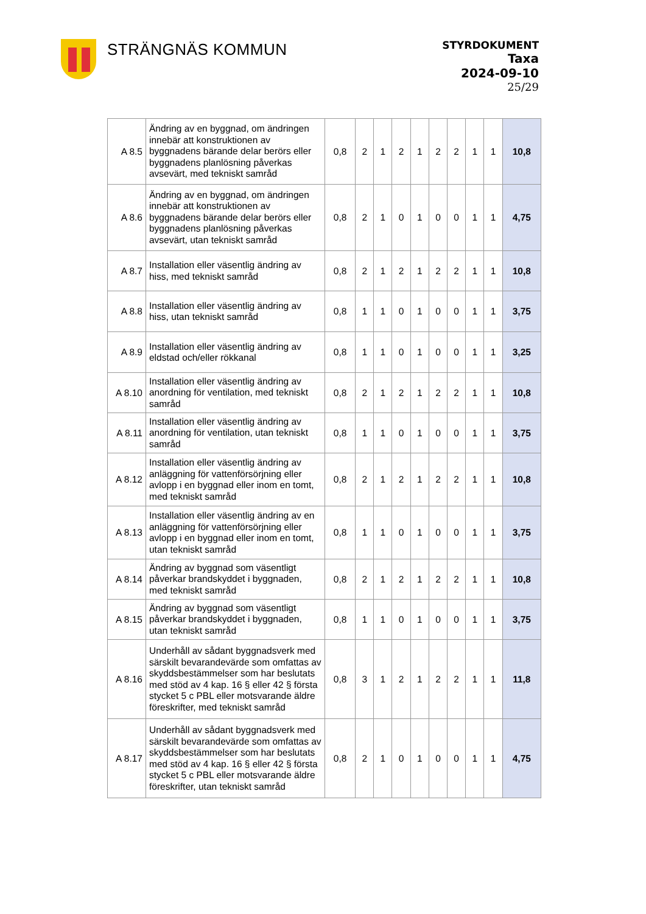STRÄNGNÄS KOMMUN
STYRDOKUMENT
Taxa
2024-09-10
25/29
| A 8.5 | Ändring av en byggnad, om ändringen innebär att konstruktionen av byggnadens bärande delar berörs eller byggnadens planlösning påverkas avsevärt, med tekniskt samråd | 0,8 | 2 | 1 | 2 | 1 | 2 | 2 | 1 | 1 | 10,8 |
| A 8.6 | Ändring av en byggnad, om ändringen innebär att konstruktionen av byggnadens bärande delar berörs eller byggnadens planlösning påverkas avsevärt, utan tekniskt samråd | 0,8 | 2 | 1 | 0 | 1 | 0 | 0 | 1 | 1 | 4,75 |
| A 8.7 | Installation eller väsentlig ändring av hiss, med tekniskt samråd | 0,8 | 2 | 1 | 2 | 1 | 2 | 2 | 1 | 1 | 10,8 |
| A 8.8 | Installation eller väsentlig ändring av hiss, utan tekniskt samråd | 0,8 | 1 | 1 | 0 | 1 | 0 | 0 | 1 | 1 | 3,75 |
| A 8.9 | Installation eller väsentlig ändring av eldstad och/eller rökkanal | 0,8 | 1 | 1 | 0 | 1 | 0 | 0 | 1 | 1 | 3,25 |
| A 8.10 | Installation eller väsentlig ändring av anordning för ventilation, med tekniskt samråd | 0,8 | 2 | 1 | 2 | 1 | 2 | 2 | 1 | 1 | 10,8 |
| A 8.11 | Installation eller väsentlig ändring av anordning för ventilation, utan tekniskt samråd | 0,8 | 1 | 1 | 0 | 1 | 0 | 0 | 1 | 1 | 3,75 |
| A 8.12 | Installation eller väsentlig ändring av anläggning för vattenförsörjning eller avlopp i en byggnad eller inom en tomt, med tekniskt samråd | 0,8 | 2 | 1 | 2 | 1 | 2 | 2 | 1 | 1 | 10,8 |
| A 8.13 | Installation eller väsentlig ändring av en anläggning för vattenförsörjning eller avlopp i en byggnad eller inom en tomt, utan tekniskt samråd | 0,8 | 1 | 1 | 0 | 1 | 0 | 0 | 1 | 1 | 3,75 |
| A 8.14 | Ändring av byggnad som väsentligt påverkar brandskyddet i byggnaden, med tekniskt samråd | 0,8 | 2 | 1 | 2 | 1 | 2 | 2 | 1 | 1 | 10,8 |
| A 8.15 | Ändring av byggnad som väsentligt påverkar brandskyddet i byggnaden, utan tekniskt samråd | 0,8 | 1 | 1 | 0 | 1 | 0 | 0 | 1 | 1 | 3,75 |
| A 8.16 | Underhåll av sådant byggnadsverk med särskilt bevarandevärde som omfattas av skyddsbestämmelser som har beslutats med stöd av 4 kap. 16 § eller 42 § första stycket 5 c PBL eller motsvarande äldre föreskrifter, med tekniskt samråd | 0,8 | 3 | 1 | 2 | 1 | 2 | 2 | 1 | 1 | 11,8 |
| A 8.17 | Underhåll av sådant byggnadsverk med särskilt bevarandevärde som omfattas av skyddsbestämmelser som har beslutats med stöd av 4 kap. 16 § eller 42 § första stycket 5 c PBL eller motsvarande äldre föreskrifter, utan tekniskt samråd | 0,8 | 2 | 1 | 0 | 1 | 0 | 0 | 1 | 1 | 4,75 |